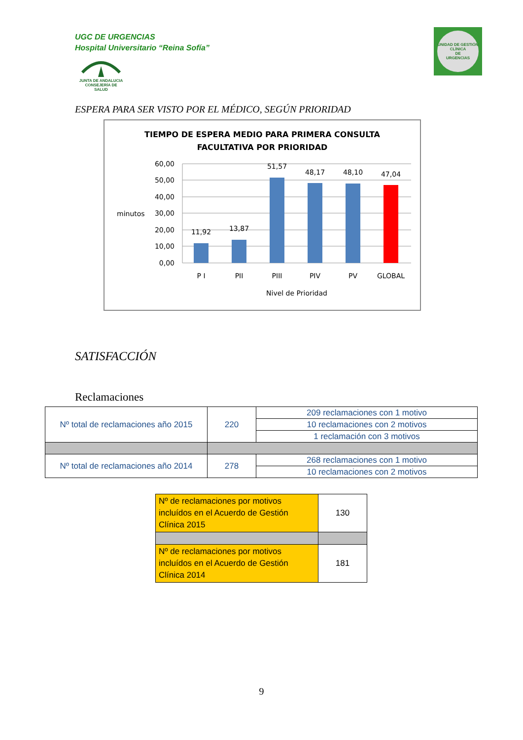UGC DE URGENCIAS
Hospital Universitario “Reina Sofía”
JUNTA DE ANDALUCIA
CONSEJERÍA DE SALUD
UNIDAD DE GESTIÓN CLÍNICA
DE
URGENCIAS
ESPERA PARA SER VISTO POR EL MÉDICO, SEGÚN PRIORIDAD
TIEMPO DE ESPERA MEDIO PARA PRIMERA CONSULTA
FACULTATIVA POR PRIORIDAD
60,00
50,00
40,00
30,00
20,00
10,00
0,00
minutos
11,92
13,87
51,57
48,17
48,10
47,04
P I
PII
PIII
PIV
PV
GLOBAL
Nivel de Prioridad
SATISFACCIÓN
Reclamaciones
| Nº total de reclamaciones año 2015 | 220 | 209 reclamaciones con 1 motivo |
| | | 10 reclamaciones con 2 motivos |
| | | 1 reclamación con 3 motivos |
| Nº total de reclamaciones año 2014 | 278 | 268 reclamaciones con 1 motivo |
| | | 10 reclamaciones con 2 motivos |
| Nº de reclamaciones por motivos incluídos en el Acuerdo de Gestión Clínica 2015 | 130 |
| Nº de reclamaciones por motivos incluídos en el Acuerdo de Gestión Clínica 2014 | 181 |
9